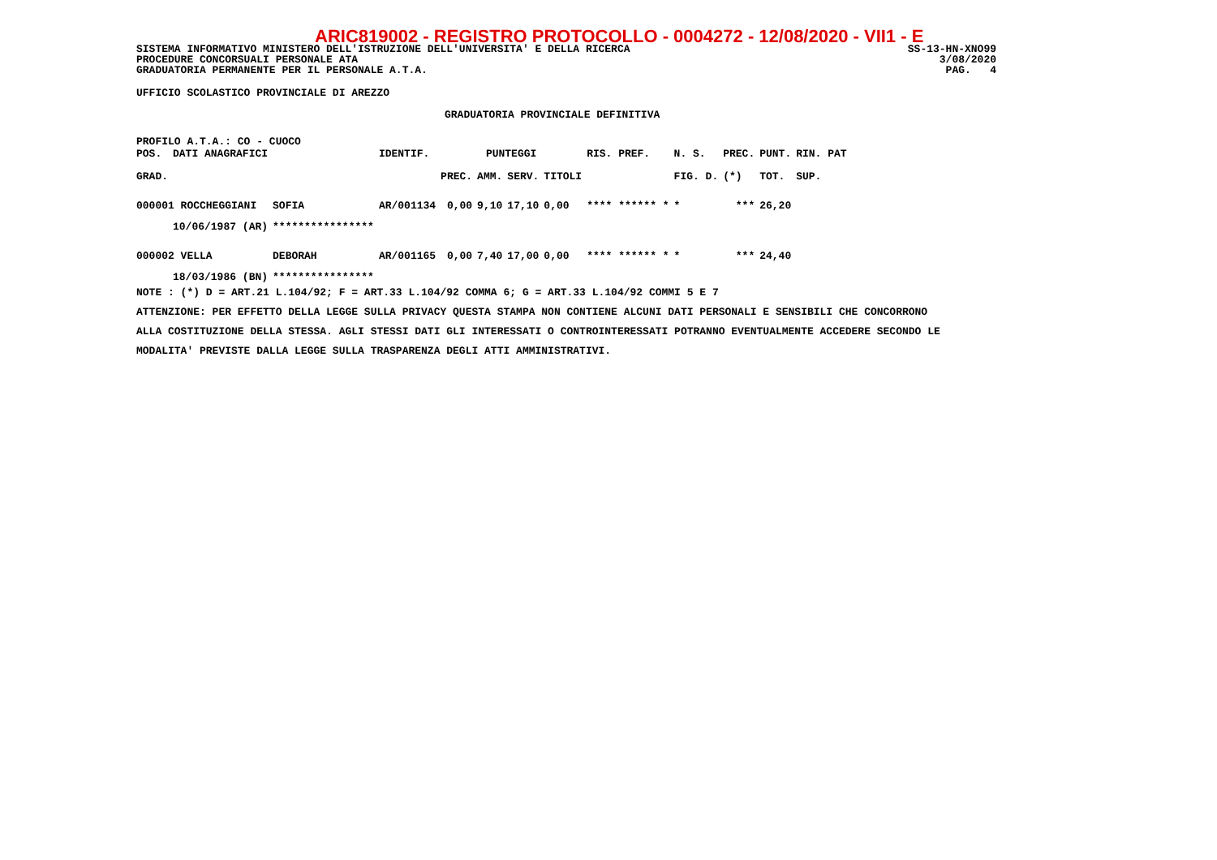ARIC819002 - REGISTRO PROTOCOLLO - 0004272 - 12/08/2020 - VII1 - E
SISTEMA INFORMATIVO MINISTERO DELL'ISTRUZIONE DELL'UNIVERSITA' E DELLA RICERCA SS-13-HN-XNO99
PROCEDURE CONCORSUALI PERSONALE ATA 3/08/2020
GRADUATORIA PERMANENTE PER IL PERSONALE A.T.A. PAG. 4
UFFICIO SCOLASTICO PROVINCIALE DI AREZZO
GRADUATORIA PROVINCIALE DEFINITIVA
PROFILO A.T.A.: CO - CUOCO
| POS. | DATI ANAGRAFICI | | IDENTIF. | PUNTEGGI | | | | RIS. PREF. | N. S. | PREC. | PUNT. | RIN. PAT |
| --- | --- | --- | --- | --- | --- | --- | --- | --- | --- | --- | --- | --- |
| GRAD. | | | | PREC. | AMM. | SERV. | TITOLI | | FIG. D. | (*) | TOT. | SUP. |
| 000001 ROCCHEGGIANI | | SOFIA | AR/001134 | 0,00 | 9,10 | 17,10 | 0,00 | **** ****** * | * | *** | 26,20 | |
| | 10/06/1987 (AR) | **************** | | | | | | | | | | |
| 000002 VELLA | | DEBORAH | AR/001165 | 0,00 | 7,40 | 17,00 | 0,00 | **** ****** * | * | *** | 24,40 | |
| | 18/03/1986 (BN) | **************** | | | | | | | | | | |
NOTE : (*) D = ART.21 L.104/92; F = ART.33 L.104/92 COMMA 6; G = ART.33 L.104/92 COMMI 5 E 7
ATTENZIONE: PER EFFETTO DELLA LEGGE SULLA PRIVACY QUESTA STAMPA NON CONTIENE ALCUNI DATI PERSONALI E SENSIBILI CHE CONCORRONO
ALLA COSTITUZIONE DELLA STESSA. AGLI STESSI DATI GLI INTERESSATI O CONTROINTERESSATI POTRANNO EVENTUALMENTE ACCEDERE SECONDO LE
MODALITA' PREVISTE DALLA LEGGE SULLA TRASPARENZA DEGLI ATTI AMMINISTRATIVI.